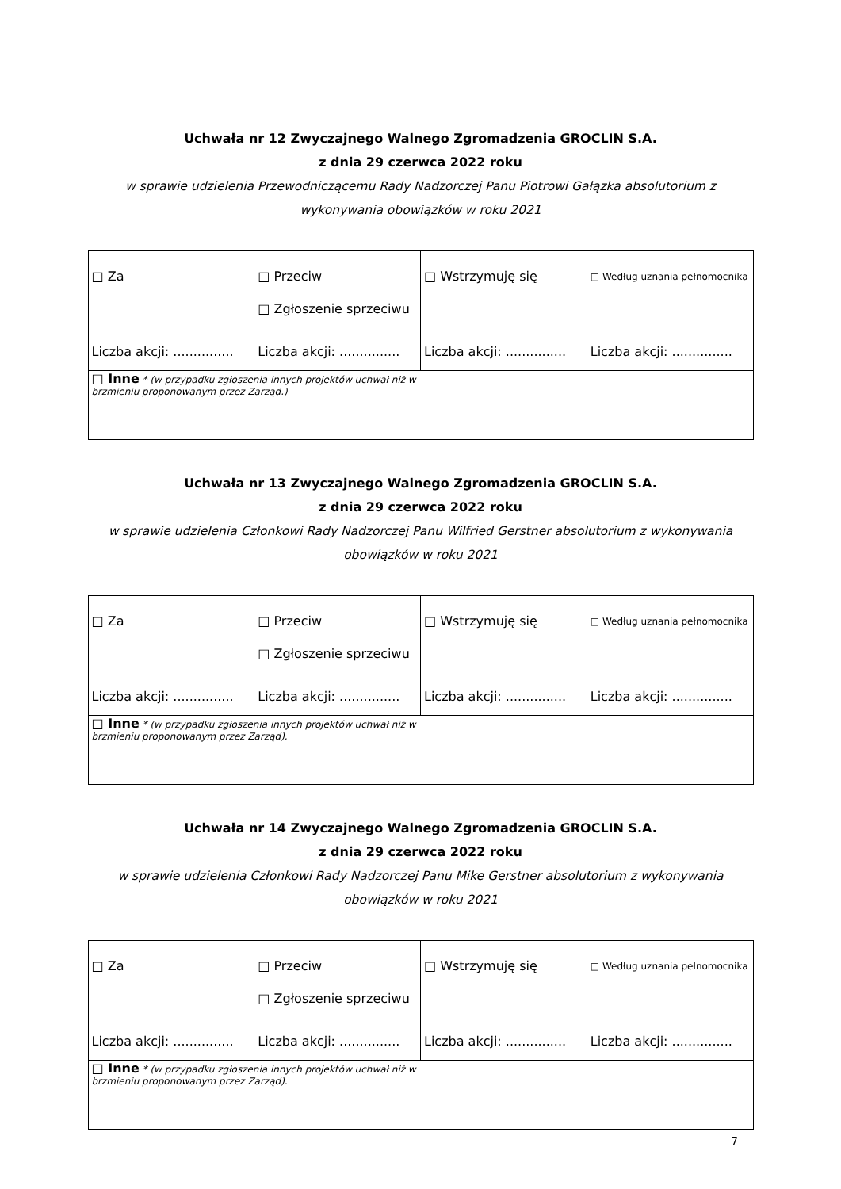Uchwała nr 12 Zwyczajnego Walnego Zgromadzenia GROCLIN S.A.
z dnia 29 czerwca 2022 roku
w sprawie udzielenia Przewodniczącemu Rady Nadzorczej Panu Piotrowi Gałązka absolutorium z wykonywania obowiązków w roku 2021
| □ Za Liczba akcji: ............... | □ Przeciw □ Zgłoszenie sprzeciwu Liczba akcji: ............... | □ Wstrzymuję się Liczba akcji: ............... | □ Według uznania pełnomocnika Liczba akcji: ............... |
| □ Inne * (w przypadku zgłoszenia innych projektów uchwał niż w brzmieniu proponowanym przez Zarząd.) | | | |
Uchwała nr 13 Zwyczajnego Walnego Zgromadzenia GROCLIN S.A.
z dnia 29 czerwca 2022 roku
w sprawie udzielenia Członkowi Rady Nadzorczej Panu Wilfried Gerstner absolutorium z wykonywania obowiązków w roku 2021
| □ Za Liczba akcji: ............... | □ Przeciw □ Zgłoszenie sprzeciwu Liczba akcji: ............... | □ Wstrzymuję się Liczba akcji: ............... | □ Według uznania pełnomocnika Liczba akcji: ............... |
| □ Inne * (w przypadku zgłoszenia innych projektów uchwał niż w brzmieniu proponowanym przez Zarząd). | | | |
Uchwała nr 14 Zwyczajnego Walnego Zgromadzenia GROCLIN S.A.
z dnia 29 czerwca 2022 roku
w sprawie udzielenia Członkowi Rady Nadzorczej Panu Mike Gerstner absolutorium z wykonywania obowiązków w roku 2021
| □ Za Liczba akcji: ............... | □ Przeciw □ Zgłoszenie sprzeciwu Liczba akcji: ............... | □ Wstrzymuję się Liczba akcji: ............... | □ Według uznania pełnomocnika Liczba akcji: ............... |
| □ Inne * (w przypadku zgłoszenia innych projektów uchwał niż w brzmieniu proponowanym przez Zarząd). | | | |
7